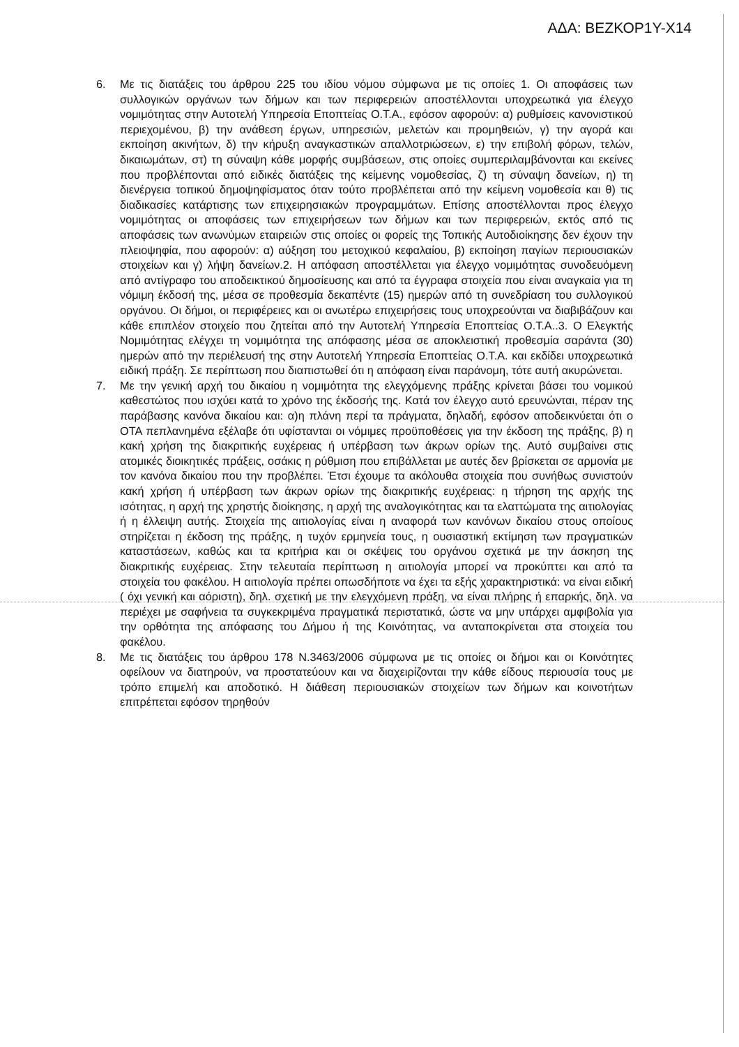ΑΔΑ: ΒΕΖΚΟΡ1Υ-Χ14
6. Με τις διατάξεις του άρθρου 225 του ιδίου νόμου σύμφωνα με τις οποίες 1. Οι αποφάσεις των συλλογικών οργάνων των δήμων και των περιφερειών αποστέλλονται υποχρεωτικά για έλεγχο νομιμότητας στην Αυτοτελή Υπηρεσία Εποπτείας Ο.Τ.Α., εφόσον αφορούν: α) ρυθμίσεις κανονιστικού περιεχομένου, β) την ανάθεση έργων, υπηρεσιών, μελετών και προμηθειών, γ) την αγορά και εκποίηση ακινήτων, δ) την κήρυξη αναγκαστικών απαλλοτριώσεων, ε) την επιβολή φόρων, τελών, δικαιωμάτων, στ) τη σύναψη κάθε μορφής συμβάσεων, στις οποίες συμπεριλαμβάνονται και εκείνες που προβλέπονται από ειδικές διατάξεις της κείμενης νομοθεσίας, ζ) τη σύναψη δανείων, η) τη διενέργεια τοπικού δημοψηφίσματος όταν τούτο προβλέπεται από την κείμενη νομοθεσία και θ) τις διαδικασίες κατάρτισης των επιχειρησιακών προγραμμάτων. Επίσης αποστέλλονται προς έλεγχο νομιμότητας οι αποφάσεις των επιχειρήσεων των δήμων και των περιφερειών, εκτός από τις αποφάσεις των ανωνύμων εταιρειών στις οποίες οι φορείς της Τοπικής Αυτοδιοίκησης δεν έχουν την πλειοψηφία, που αφορούν: α) αύξηση του μετοχικού κεφαλαίου, β) εκποίηση παγίων περιουσιακών στοιχείων και γ) λήψη δανείων.2. Η απόφαση αποστέλλεται για έλεγχο νομιμότητας συνοδευόμενη από αντίγραφο του αποδεικτικού δημοσίευσης και από τα έγγραφα στοιχεία που είναι αναγκαία για τη νόμιμη έκδοσή της, μέσα σε προθεσμία δεκαπέντε (15) ημερών από τη συνεδρίαση του συλλογικού οργάνου. Οι δήμοι, οι περιφέρειες και οι ανωτέρω επιχειρήσεις τους υποχρεούνται να διαβιβάζουν και κάθε επιπλέον στοιχείο που ζητείται από την Αυτοτελή Υπηρεσία Εποπτείας Ο.Τ.Α..3. Ο Ελεγκτής Νομιμότητας ελέγχει τη νομιμότητα της απόφασης μέσα σε αποκλειστική προθεσμία σαράντα (30) ημερών από την περιέλευσή της στην Αυτοτελή Υπηρεσία Εποπτείας Ο.Τ.Α. και εκδίδει υποχρεωτικά ειδική πράξη. Σε περίπτωση που διαπιστωθεί ότι η απόφαση είναι παράνομη, τότε αυτή ακυρώνεται.
7. Με την γενική αρχή του δικαίου η νομιμότητα της ελεγχόμενης πράξης κρίνεται βάσει του νομικού καθεστώτος που ισχύει κατά το χρόνο της έκδοσής της. Κατά τον έλεγχο αυτό ερευνώνται, πέραν της παράβασης κανόνα δικαίου και: α)η πλάνη περί τα πράγματα, δηλαδή, εφόσον αποδεικνύεται ότι ο ΟΤΑ πεπλανημένα εξέλαβε ότι υφίστανται οι νόμιμες προϋποθέσεις για την έκδοση της πράξης, β) η κακή χρήση της διακριτικής ευχέρειας ή υπέρβαση των άκρων ορίων της. Αυτό συμβαίνει στις ατομικές διοικητικές πράξεις, οσάκις η ρύθμιση που επιβάλλεται με αυτές δεν βρίσκεται σε αρμονία με τον κανόνα δικαίου που την προβλέπει. Έτσι έχουμε τα ακόλουθα στοιχεία που συνήθως συνιστούν κακή χρήση ή υπέρβαση των άκρων ορίων της διακριτικής ευχέρειας: η τήρηση της αρχής της ισότητας, η αρχή της χρηστής διοίκησης, η αρχή της αναλογικότητας και τα ελαττώματα της αιτιολογίας ή η έλλειψη αυτής. Στοιχεία της αιτιολογίας είναι η αναφορά των κανόνων δικαίου στους οποίους στηρίζεται η έκδοση της πράξης, η τυχόν ερμηνεία τους, η ουσιαστική εκτίμηση των πραγματικών καταστάσεων, καθώς και τα κριτήρια και οι σκέψεις του οργάνου σχετικά με την άσκηση της διακριτικής ευχέρειας. Στην τελευταία περίπτωση η αιτιολογία μπορεί να προκύπτει και από τα στοιχεία του φακέλου. Η αιτιολογία πρέπει οπωσδήποτε να έχει τα εξής χαρακτηριστικά: να είναι ειδική ( όχι γενική και αόριστη), δηλ. σχετική με την ελεγχόμενη πράξη, να είναι πλήρης ή επαρκής, δηλ. να περιέχει με σαφήνεια τα συγκεκριμένα πραγματικά περιστατικά, ώστε να μην υπάρχει αμφιβολία για την ορθότητα της απόφασης του Δήμου ή της Κοινότητας, να ανταποκρίνεται στα στοιχεία του φακέλου.
8. Με τις διατάξεις του άρθρου 178 Ν.3463/2006 σύμφωνα με τις οποίες οι δήμοι και οι Κοινότητες οφείλουν να διατηρούν, να προστατεύουν και να διαχειρίζονται την κάθε είδους περιουσία τους με τρόπο επιμελή και αποδοτικό. Η διάθεση περιουσιακών στοιχείων των δήμων και κοινοτήτων επιτρέπεται εφόσον τηρηθούν